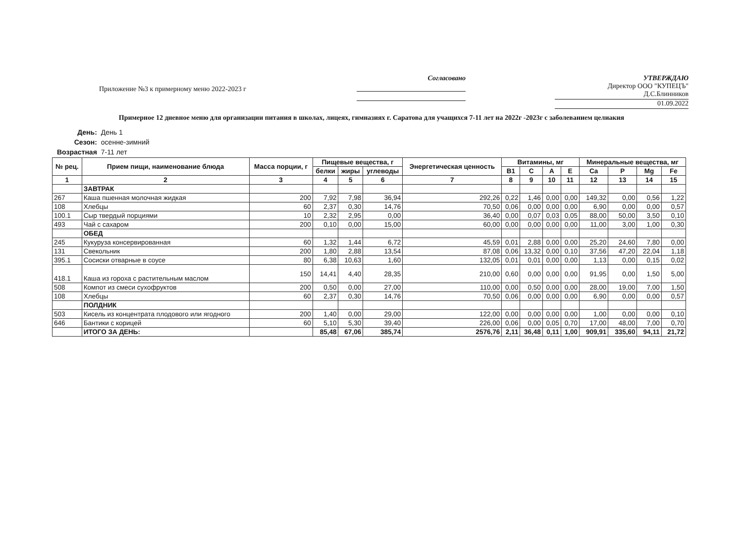Приложение №3 к примерному меню 2022-2023 г
Согласовано УТВЕРЖДАЮ
Директор ООО "КУПЕЦЪ"
Д.С.Блинников
01.09.2022
Примерное 12 дневное меню для организации питания в школах, лицеях, гимназиях г. Саратова для учащихся 7-11 лет на 2022г -2023г с заболеванием целиакия
| День: | День 1 |
| Сезон: | осенне-зимний |
| Возрастная | 7-11 лет |
| № рец. | Прием пищи, наименование блюда | Масса порции, г | Пищевые вещества, г | | | Энергетическая ценность | Витамины, мг | | | | Минеральные вещества, мг | | | |
| --- | --- | --- | --- | --- | --- | --- | --- | --- | --- | --- | --- | --- | --- | --- |
| | | | белки | жиры | углеводы | | B1 | C | A | E | Ca | P | Mg | Fe |
| 1 | 2 | 3 | 4 | 5 | 6 | 7 | 8 | 9 | 10 | 11 | 12 | 13 | 14 | 15 |
| | ЗАВТРАК | | | | | | | | | | | | | |
| 267 | Каша пшенная молочная жидкая | 200 | 7,92 | 7,98 | 36,94 | 292,26 | 0,22 | 1,46 | 0,00 | 0,00 | 149,32 | 0,00 | 0,56 | 1,22 |
| 108 | Хлебцы | 60 | 2,37 | 0,30 | 14,76 | 70,50 | 0,06 | 0,00 | 0,00 | 0,00 | 6,90 | 0,00 | 0,00 | 0,57 |
| 100.1 | Сыр твердый порциями | 10 | 2,32 | 2,95 | 0,00 | 36,40 | 0,00 | 0,07 | 0,03 | 0,05 | 88,00 | 50,00 | 3,50 | 0,10 |
| 493 | Чай с сахаром | 200 | 0,10 | 0,00 | 15,00 | 60,00 | 0,00 | 0,00 | 0,00 | 0,00 | 11,00 | 3,00 | 1,00 | 0,30 |
| | ОБЕД | | | | | | | | | | | | | |
| 245 | Кукуруза консервированная | 60 | 1,32 | 1,44 | 6,72 | 45,59 | 0,01 | 2,88 | 0,00 | 0,00 | 25,20 | 24,60 | 7,80 | 0,00 |
| 131 | Свекольник | 200 | 1,80 | 2,88 | 13,54 | 87,08 | 0,06 | 13,32 | 0,00 | 0,10 | 37,56 | 47,20 | 22,04 | 1,18 |
| 395.1 | Сосиски отварные в соусе | 80 | 6,38 | 10,63 | 1,60 | 132,05 | 0,01 | 0,01 | 0,00 | 0,00 | 1,13 | 0,00 | 0,15 | 0,02 |
| 418.1 | Каша из гороха с растительным маслом | 150 | 14,41 | 4,40 | 28,35 | 210,00 | 0,60 | 0,00 | 0,00 | 0,00 | 91,95 | 0,00 | 1,50 | 5,00 |
| 508 | Компот из смеси сухофруктов | 200 | 0,50 | 0,00 | 27,00 | 110,00 | 0,00 | 0,50 | 0,00 | 0,00 | 28,00 | 19,00 | 7,00 | 1,50 |
| 108 | Хлебцы | 60 | 2,37 | 0,30 | 14,76 | 70,50 | 0,06 | 0,00 | 0,00 | 0,00 | 6,90 | 0,00 | 0,00 | 0,57 |
| | ПОЛДНИК | | | | | | | | | | | | | |
| 503 | Кисель из концентрата плодового или ягодного | 200 | 1,40 | 0,00 | 29,00 | 122,00 | 0,00 | 0,00 | 0,00 | 0,00 | 1,00 | 0,00 | 0,00 | 0,10 |
| 646 | Бантики с корицей | 60 | 5,10 | 5,30 | 39,40 | 226,00 | 0,06 | 0,00 | 0,05 | 0,70 | 17,00 | 48,00 | 7,00 | 0,70 |
| | ИТОГО ЗА ДЕНЬ: | | 85,48 | 67,06 | 385,74 | 2576,76 | 2,11 | 36,48 | 0,11 | 1,00 | 909,91 | 335,60 | 94,11 | 21,72 |